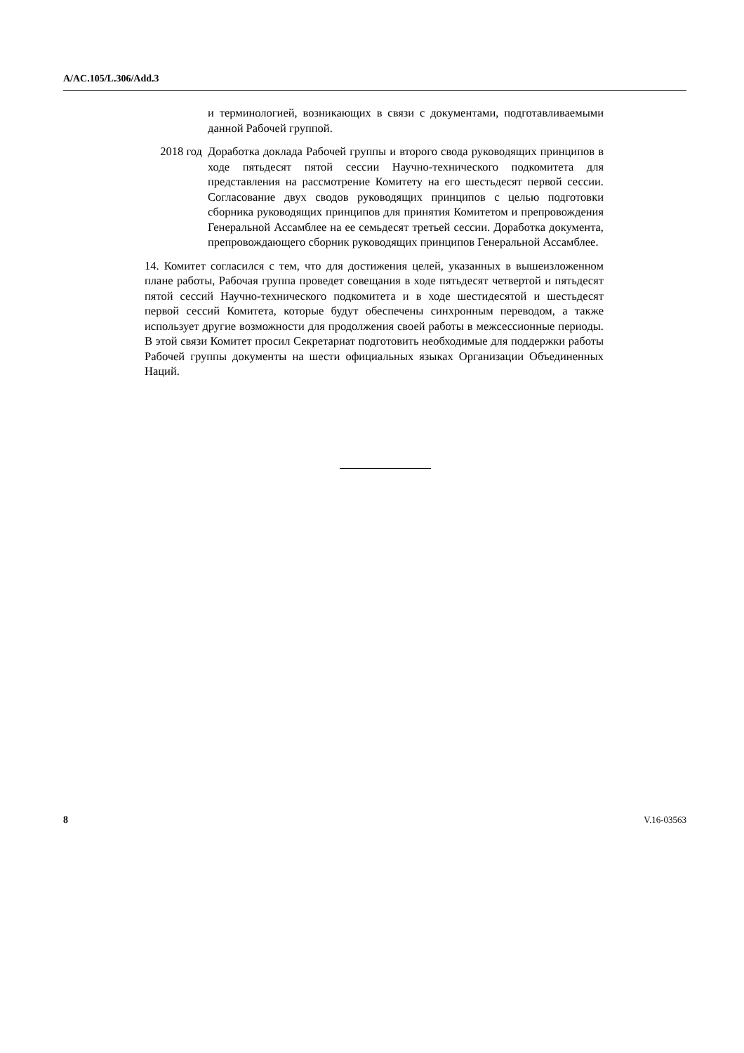A/AC.105/L.306/Add.3
и терминологией, возникающих в связи с документами, подготавливаемыми данной Рабочей группой.
2018 год Доработка доклада Рабочей группы и второго свода руководящих принципов в ходе пятьдесят пятой сессии Научно-технического подкомитета для представления на рассмотрение Комитету на его шестьдесят первой сессии. Согласование двух сводов руководящих принципов с целью подготовки сборника руководящих принципов для принятия Комитетом и препровождения Генеральной Ассамблее на ее семьдесят третьей сессии. Доработка документа, препровождающего сборник руководящих принципов Генеральной Ассамблее.
14. Комитет согласился с тем, что для достижения целей, указанных в вышеизложенном плане работы, Рабочая группа проведет совещания в ходе пятьдесят четвертой и пятьдесят пятой сессий Научно-технического подкомитета и в ходе шестидесятой и шестьдесят первой сессий Комитета, которые будут обеспечены синхронным переводом, а также использует другие возможности для продолжения своей работы в межсессионные периоды. В этой связи Комитет просил Секретариат подготовить необходимые для поддержки работы Рабочей группы документы на шести официальных языках Организации Объединенных Наций.
8 V.16-03563